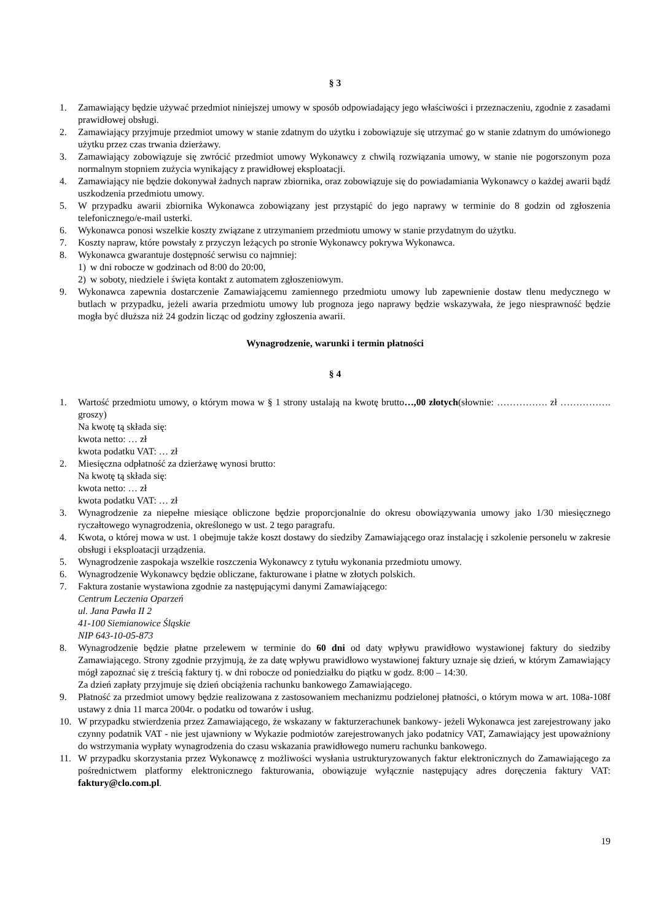§ 3
1. Zamawiający będzie używać przedmiot niniejszej umowy w sposób odpowiadający jego właściwości i przeznaczeniu, zgodnie z zasadami prawidłowej obsługi.
2. Zamawiający przyjmuje przedmiot umowy w stanie zdatnym do użytku i zobowiązuje się utrzymać go w stanie zdatnym do umówionego użytku przez czas trwania dzierżawy.
3. Zamawiający zobowiązuje się zwrócić przedmiot umowy Wykonawcy z chwilą rozwiązania umowy, w stanie nie pogorszonym poza normalnym stopniem zużycia wynikający z prawidłowej eksploatacji.
4. Zamawiający nie będzie dokonywał żadnych napraw zbiornika, oraz zobowiązuje się do powiadamiania Wykonawcy o każdej awarii bądź uszkodzenia przedmiotu umowy.
5. W przypadku awarii zbiornika Wykonawca zobowiązany jest przystąpić do jego naprawy w terminie do 8 godzin od zgłoszenia telefonicznego/e-mail usterki.
6. Wykonawca ponosi wszelkie koszty związane z utrzymaniem przedmiotu umowy w stanie przydatnym do użytku.
7. Koszty napraw, które powstały z przyczyn leżących po stronie Wykonawcy pokrywa Wykonawca.
8. Wykonawca gwarantuje dostępność serwisu co najmniej:
1) w dni robocze w godzinach od 8:00 do 20:00,
2) w soboty, niedziele i święta kontakt z automatem zgłoszeniowym.
9. Wykonawca zapewnia dostarczenie Zamawiającemu zamiennego przedmiotu umowy lub zapewnienie dostaw tlenu medycznego w butlach w przypadku, jeżeli awaria przedmiotu umowy lub prognoza jego naprawy będzie wskazywała, że jego niesprawność będzie mogła być dłuższa niż 24 godzin licząc od godziny zgłoszenia awarii.
Wynagrodzenie, warunki i termin płatności
§ 4
1. Wartość przedmiotu umowy, o którym mowa w § 1 strony ustalają na kwotę brutto…,00 złotych(słownie: ……………. zł ……………. groszy)
Na kwotę tą składa się:
kwota netto: … zł
kwota podatku VAT: … zł
2. Miesięczna odpłatność za dzierżawę wynosi brutto:
Na kwotę tą składa się:
kwota netto: … zł
kwota podatku VAT: … zł
3. Wynagrodzenie za niepełne miesiące obliczone będzie proporcjonalnie do okresu obowiązywania umowy jako 1/30 miesięcznego ryczałtowego wynagrodzenia, określonego w ust. 2 tego paragrafu.
4. Kwota, o której mowa w ust. 1 obejmuje także koszt dostawy do siedziby Zamawiającego oraz instalację i szkolenie personelu w zakresie obsługi i eksploatacji urządzenia.
5. Wynagrodzenie zaspokaja wszelkie roszczenia Wykonawcy z tytułu wykonania przedmiotu umowy.
6. Wynagrodzenie Wykonawcy będzie obliczane, fakturowane i płatne w złotych polskich.
7. Faktura zostanie wystawiona zgodnie za następującymi danymi Zamawiającego:
Centrum Leczenia Oparzeń
ul. Jana Pawła II 2
41-100 Siemianowice Śląskie
NIP 643-10-05-873
8. Wynagrodzenie będzie płatne przelewem w terminie do 60 dni od daty wpływu prawidłowo wystawionej faktury do siedziby Zamawiającego. Strony zgodnie przyjmują, że za datę wpływu prawidłowo wystawionej faktury uznaje się dzień, w którym Zamawiający mógł zapoznać się z treścią faktury tj. w dni robocze od poniedziałku do piątku w godz. 8:00 – 14:30.
Za dzień zapłaty przyjmuje się dzień obciążenia rachunku bankowego Zamawiającego.
9. Płatność za przedmiot umowy będzie realizowana z zastosowaniem mechanizmu podzielonej płatności, o którym mowa w art. 108a-108f ustawy z dnia 11 marca 2004r. o podatku od towarów i usług.
10. W przypadku stwierdzenia przez Zamawiającego, że wskazany w fakturzerachunek bankowy- jeżeli Wykonawca jest zarejestrowany jako czynny podatnik VAT - nie jest ujawniony w Wykazie podmiotów zarejestrowanych jako podatnicy VAT, Zamawiający jest upoważniony do wstrzymania wypłaty wynagrodzenia do czasu wskazania prawidłowego numeru rachunku bankowego.
11. W przypadku skorzystania przez Wykonawcę z możliwości wysłania ustrukturyzowanych faktur elektronicznych do Zamawiającego za pośrednictwem platformy elektronicznego fakturowania, obowiązuje wyłącznie następujący adres doręczenia faktury VAT: faktury@clo.com.pl.
19